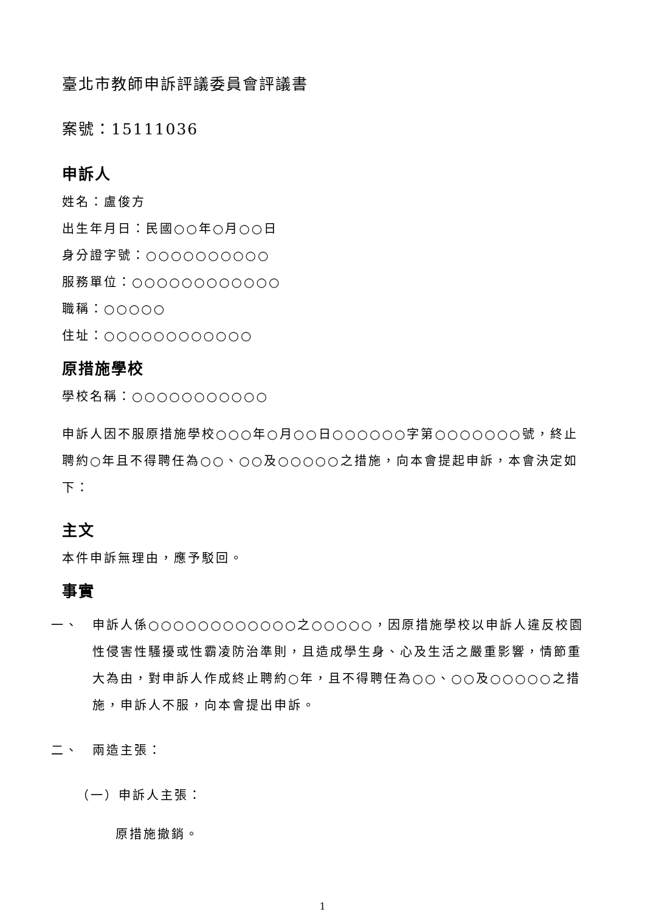臺北市教師申訴評議委員會評議書
案號：15111036
申訴人
姓名：盧俊方
出生年月日：民國○○年○月○○日
身分證字號：○○○○○○○○○○
服務單位：○○○○○○○○○○○○
職稱：○○○○○
住址：○○○○○○○○○○○○
原措施學校
學校名稱：○○○○○○○○○○○
申訴人因不服原措施學校○○○年○月○○日○○○○○○字第○○○○○○○號，終止聘約○年且不得聘任為○○、○○及○○○○○之措施，向本會提起申訴，本會決定如下：
主文
本件申訴無理由，應予駁回。
事實
一、 申訴人係○○○○○○○○○○○○之○○○○○，因原措施學校以申訴人違反校園性侵害性騷擾或性霸凌防治準則，且造成學生身、心及生活之嚴重影響，情節重大為由，對申訴人作成終止聘約○年，且不得聘任為○○、○○及○○○○○之措施，申訴人不服，向本會提出申訴。
二、 兩造主張：
（一）申訴人主張：
原措施撤銷。
1